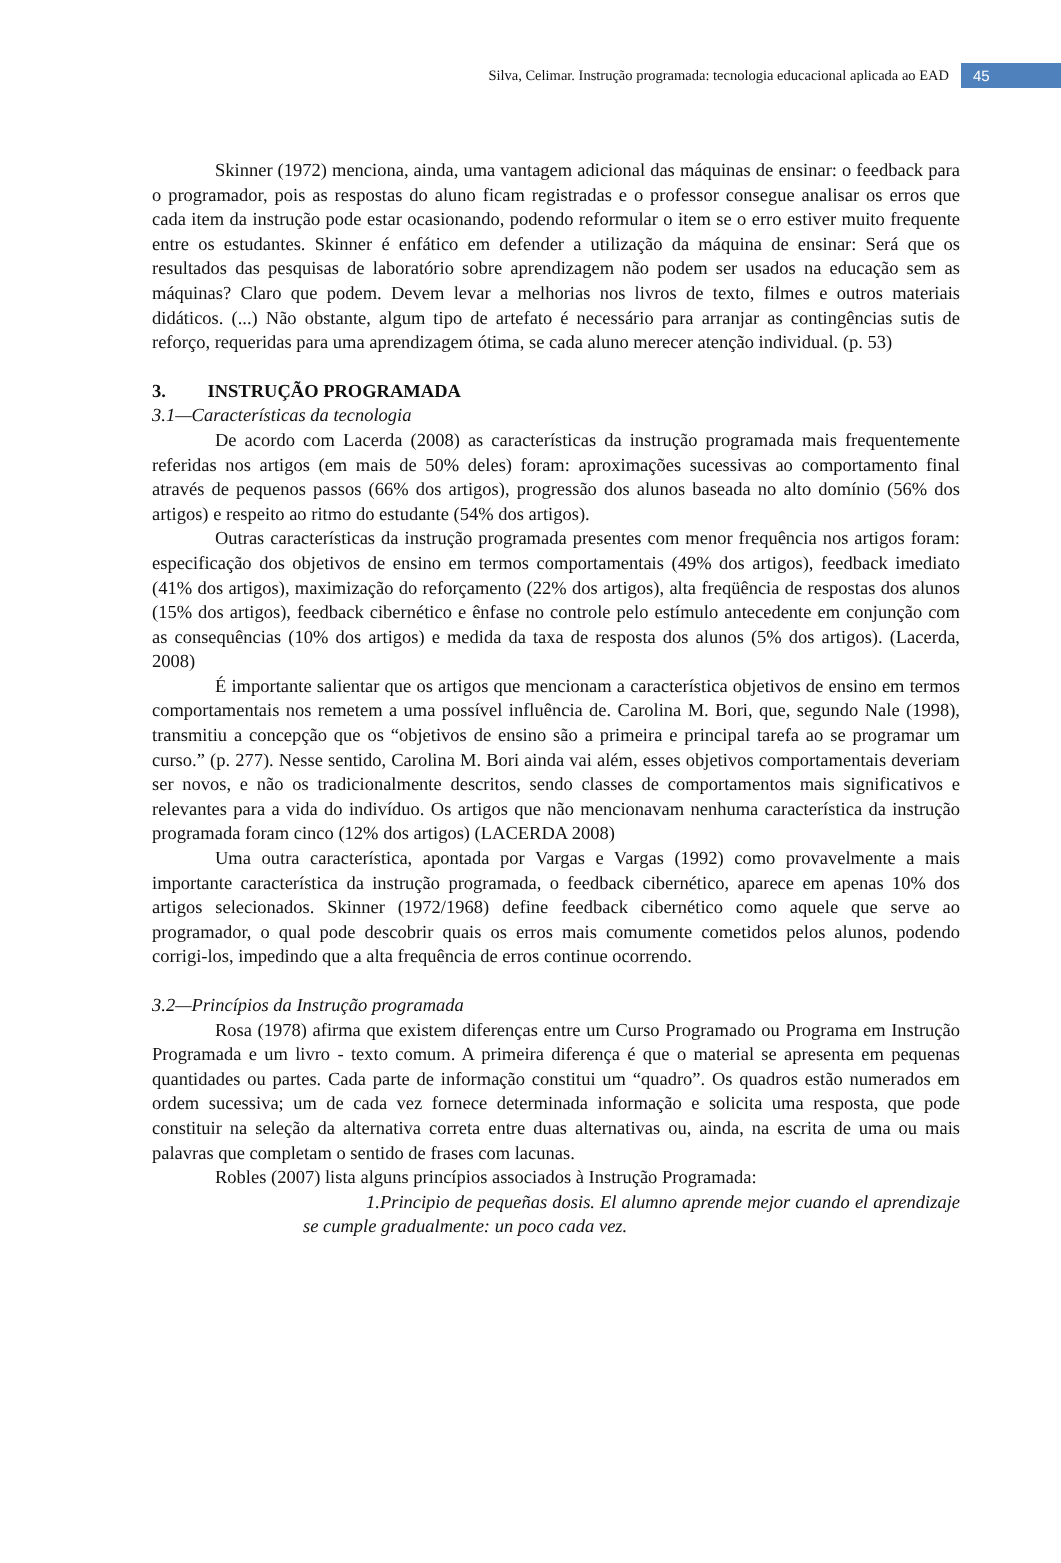Silva, Celimar. Instrução programada: tecnologia educacional aplicada ao EAD 45
Skinner (1972) menciona, ainda, uma vantagem adicional das máquinas de ensinar: o feedback para o programador, pois as respostas do aluno ficam registradas e o professor consegue analisar os erros que cada item da instrução pode estar ocasionando, podendo reformular o item se o erro estiver muito frequente entre os estudantes. Skinner é enfático em defender a utilização da máquina de ensinar: Será que os resultados das pesquisas de laboratório sobre aprendizagem não podem ser usados na educação sem as máquinas? Claro que podem. Devem levar a melhorias nos livros de texto, filmes e outros materiais didáticos. (...) Não obstante, algum tipo de artefato é necessário para arranjar as contingências sutis de reforço, requeridas para uma aprendizagem ótima, se cada aluno merecer atenção individual. (p. 53)
3. INSTRUÇÃO PROGRAMADA
3.1—Características da tecnologia
De acordo com Lacerda (2008) as características da instrução programada mais frequentemente referidas nos artigos (em mais de 50% deles) foram: aproximações sucessivas ao comportamento final através de pequenos passos (66% dos artigos), progressão dos alunos baseada no alto domínio (56% dos artigos) e respeito ao ritmo do estudante (54% dos artigos).
Outras características da instrução programada presentes com menor frequência nos artigos foram: especificação dos objetivos de ensino em termos comportamentais (49% dos artigos), feedback imediato (41% dos artigos), maximização do reforçamento (22% dos artigos), alta freqüência de respostas dos alunos (15% dos artigos), feedback cibernético e ênfase no controle pelo estímulo antecedente em conjunção com as consequências (10% dos artigos) e medida da taxa de resposta dos alunos (5% dos artigos). (Lacerda, 2008)
É importante salientar que os artigos que mencionam a característica objetivos de ensino em termos comportamentais nos remetem a uma possível influência de. Carolina M. Bori, que, segundo Nale (1998), transmitiu a concepção que os “objetivos de ensino são a primeira e principal tarefa ao se programar um curso.” (p. 277). Nesse sentido, Carolina M. Bori ainda vai além, esses objetivos comportamentais deveriam ser novos, e não os tradicionalmente descritos, sendo classes de comportamentos mais significativos e relevantes para a vida do indivíduo. Os artigos que não mencionavam nenhuma característica da instrução programada foram cinco (12% dos artigos) (LACERDA 2008)
Uma outra característica, apontada por Vargas e Vargas (1992) como provavelmente a mais importante característica da instrução programada, o feedback cibernético, aparece em apenas 10% dos artigos selecionados. Skinner (1972/1968) define feedback cibernético como aquele que serve ao programador, o qual pode descobrir quais os erros mais comumente cometidos pelos alunos, podendo corrigi-los, impedindo que a alta frequência de erros continue ocorrendo.
3.2—Princípios da Instrução programada
Rosa (1978) afirma que existem diferenças entre um Curso Programado ou Programa em Instrução Programada e um livro - texto comum. A primeira diferença é que o material se apresenta em pequenas quantidades ou partes. Cada parte de informação constitui um “quadro”. Os quadros estão numerados em ordem sucessiva; um de cada vez fornece determinada informação e solicita uma resposta, que pode constituir na seleção da alternativa correta entre duas alternativas ou, ainda, na escrita de uma ou mais palavras que completam o sentido de frases com lacunas.
Robles (2007) lista alguns princípios associados à Instrução Programada:
1.Principio de pequeñas dosis. El alumno aprende mejor cuando el aprendizaje se cumple gradualmente: un poco cada vez.